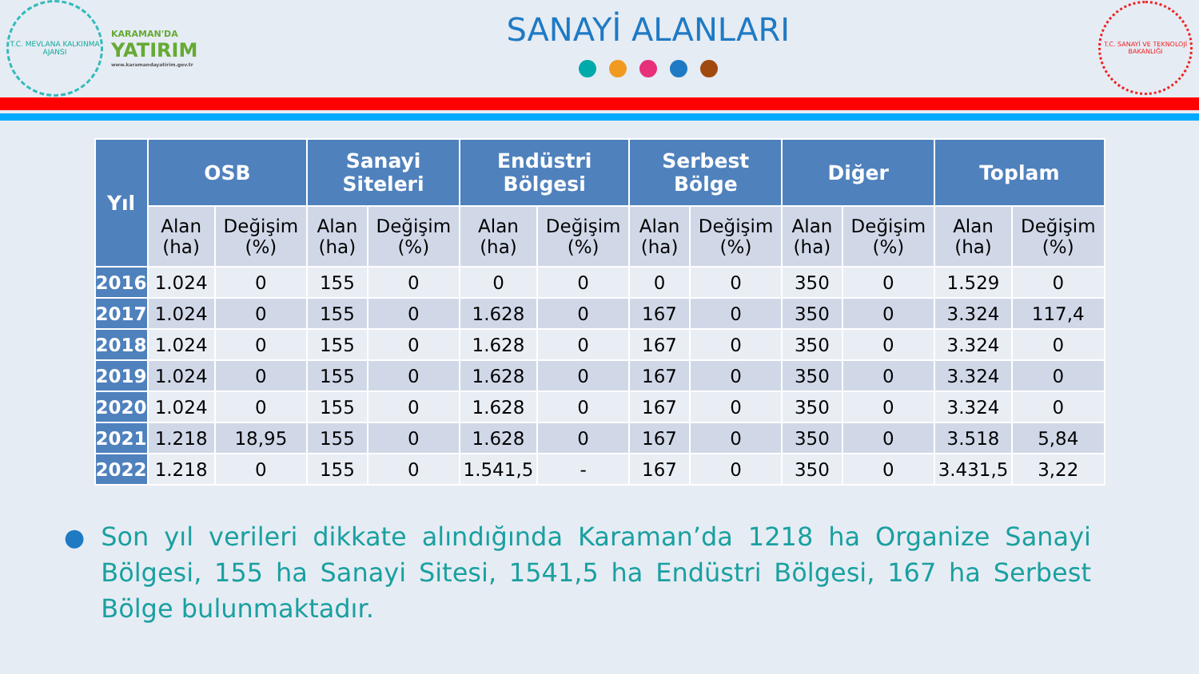T.C. MEVLANA KALKINMA AJANSI
KARAMAN'DA
YATIRIM
www.karamandayatirim.gov.tr
SANAYİ ALANLARI
T.C. SANAYİ VE TEKNOLOJİ BAKANLIĞI
| Yıl | OSB | | Sanayi Siteleri | | Endüstri Bölgesi | | Serbest Bölge | | Diğer | | Toplam | |
| --- | --- | --- | --- | --- | --- | --- | --- | --- | --- | --- | --- | --- |
| | Alan (ha) | Değişim (%) | Alan (ha) | Değişim (%) | Alan (ha) | Değişim (%) | Alan (ha) | Değişim (%) | Alan (ha) | Değişim (%) | Alan (ha) | Değişim (%) |
| 2016 | 1.024 | 0 | 155 | 0 | 0 | 0 | 0 | 0 | 350 | 0 | 1.529 | 0 |
| 2017 | 1.024 | 0 | 155 | 0 | 1.628 | 0 | 167 | 0 | 350 | 0 | 3.324 | 117,4 |
| 2018 | 1.024 | 0 | 155 | 0 | 1.628 | 0 | 167 | 0 | 350 | 0 | 3.324 | 0 |
| 2019 | 1.024 | 0 | 155 | 0 | 1.628 | 0 | 167 | 0 | 350 | 0 | 3.324 | 0 |
| 2020 | 1.024 | 0 | 155 | 0 | 1.628 | 0 | 167 | 0 | 350 | 0 | 3.324 | 0 |
| 2021 | 1.218 | 18,95 | 155 | 0 | 1.628 | 0 | 167 | 0 | 350 | 0 | 3.518 | 5,84 |
| 2022 | 1.218 | 0 | 155 | 0 | 1.541,5 | - | 167 | 0 | 350 | 0 | 3.431,5 | 3,22 |
● Son yıl verileri dikkate alındığında Karaman’da 1218 ha Organize Sanayi Bölgesi, 155 ha Sanayi Sitesi, 1541,5 ha Endüstri Bölgesi, 167 ha Serbest Bölge bulunmaktadır.